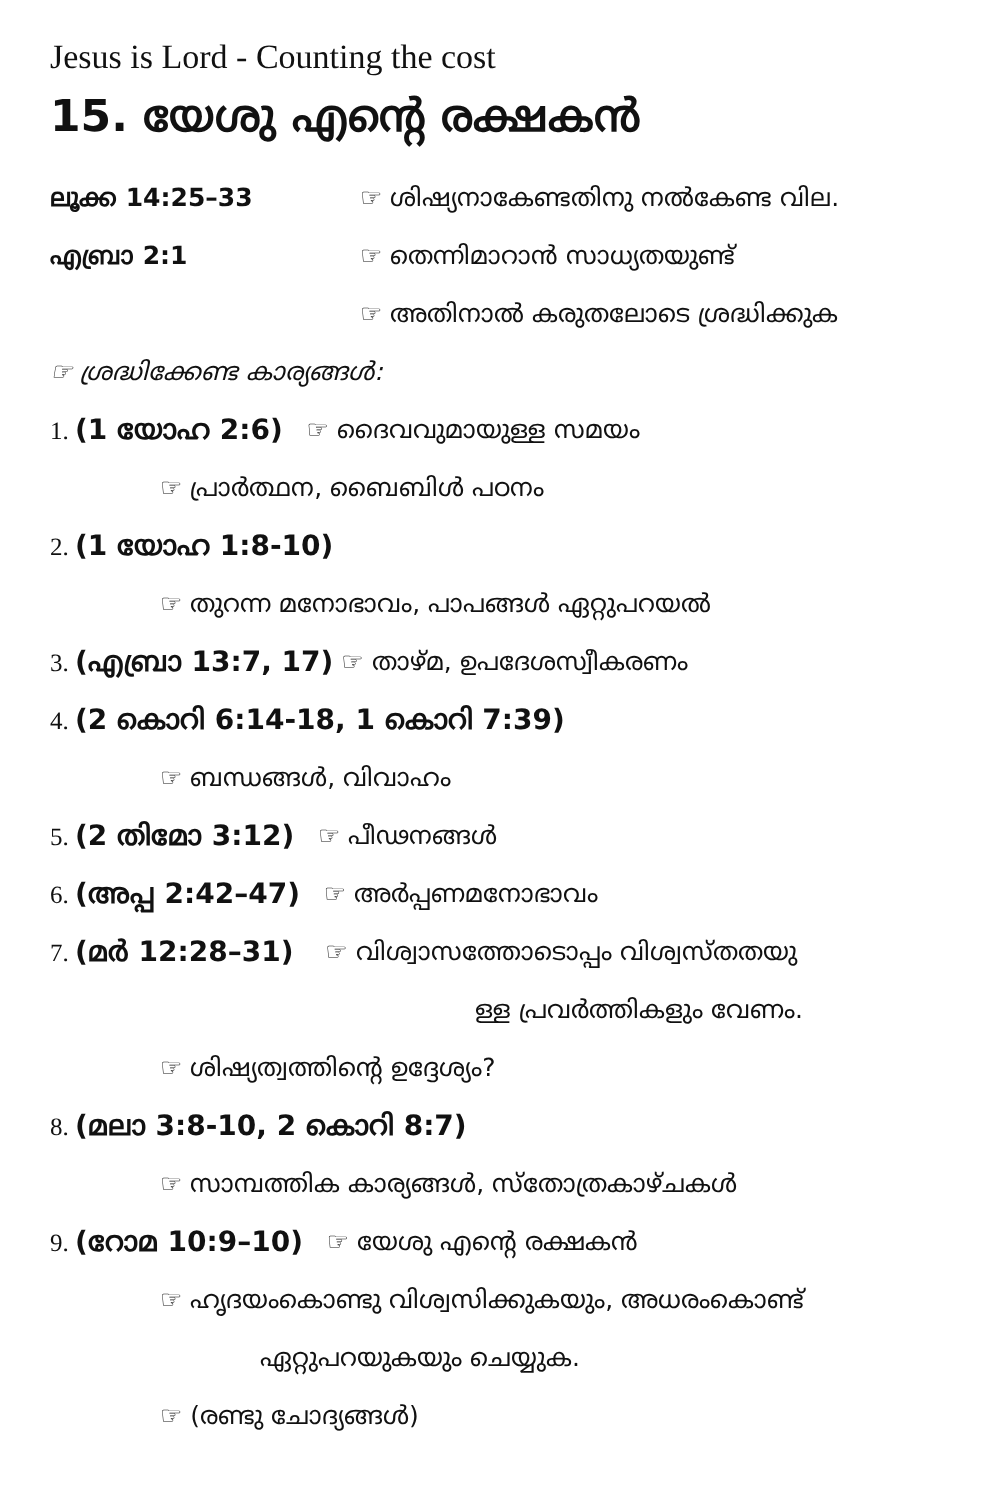Jesus is Lord - Counting the cost
15. യേശു എന്റെ രക്ഷകൻ
ലൂക്ക 14:25–33 ☞ ശിഷ്യനാകേണ്ടതിനു നൽകേണ്ട വില.
എബ്രാ 2:1 ☞ തെന്നിമാറാൻ സാധ്യതയുണ്ട്
☞ അതിനാൽ കരുതലോടെ ശ്രദ്ധിക്കുക
☞ ശ്രദ്ധിക്കേണ്ട കാര്യങ്ങൾ:
1. (1 യോഹ 2:6) ☞ ദൈവവുമായുള്ള സമയം
☞ പ്രാർത്ഥന, ബൈബിൾ പഠനം
2. (1 യോഹ 1:8-10)
☞ തുറന്ന മനോഭാവം, പാപങ്ങൾ ഏറ്റുപറയൽ
3. (എബ്രാ 13:7, 17) ☞ താഴ്മ, ഉപദേശസ്വീകരണം
4. (2 കൊറി 6:14-18, 1 കൊറി 7:39)
☞ ബന്ധങ്ങൾ, വിവാഹം
5. (2 തിമോ 3:12) ☞ പീഢനങ്ങൾ
6. (അപ്പ 2:42–47) ☞ അർപ്പണമനോഭാവം
7. (മർ 12:28–31) ☞ വിശ്വാസത്തോടൊപ്പം വിശ്വസ്തതയു
ള്ള പ്രവർത്തികളും വേണം.
☞ ശിഷ്യത്വത്തിന്റെ ഉദ്ദേശ്യം?
8. (മലാ 3:8-10, 2 കൊറി 8:7)
☞ സാമ്പത്തിക കാര്യങ്ങൾ, സ്തോത്രകാഴ്ചകൾ
9. (റോമ 10:9–10) ☞ യേശു എന്റെ രക്ഷകൻ
☞ ഹൃദയംകൊണ്ടു വിശ്വസിക്കുകയും, അധരംകൊണ്ട്
ഏറ്റുപറയുകയും ചെയ്യുക.
☞ (രണ്ടു ചോദ്യങ്ങൾ)